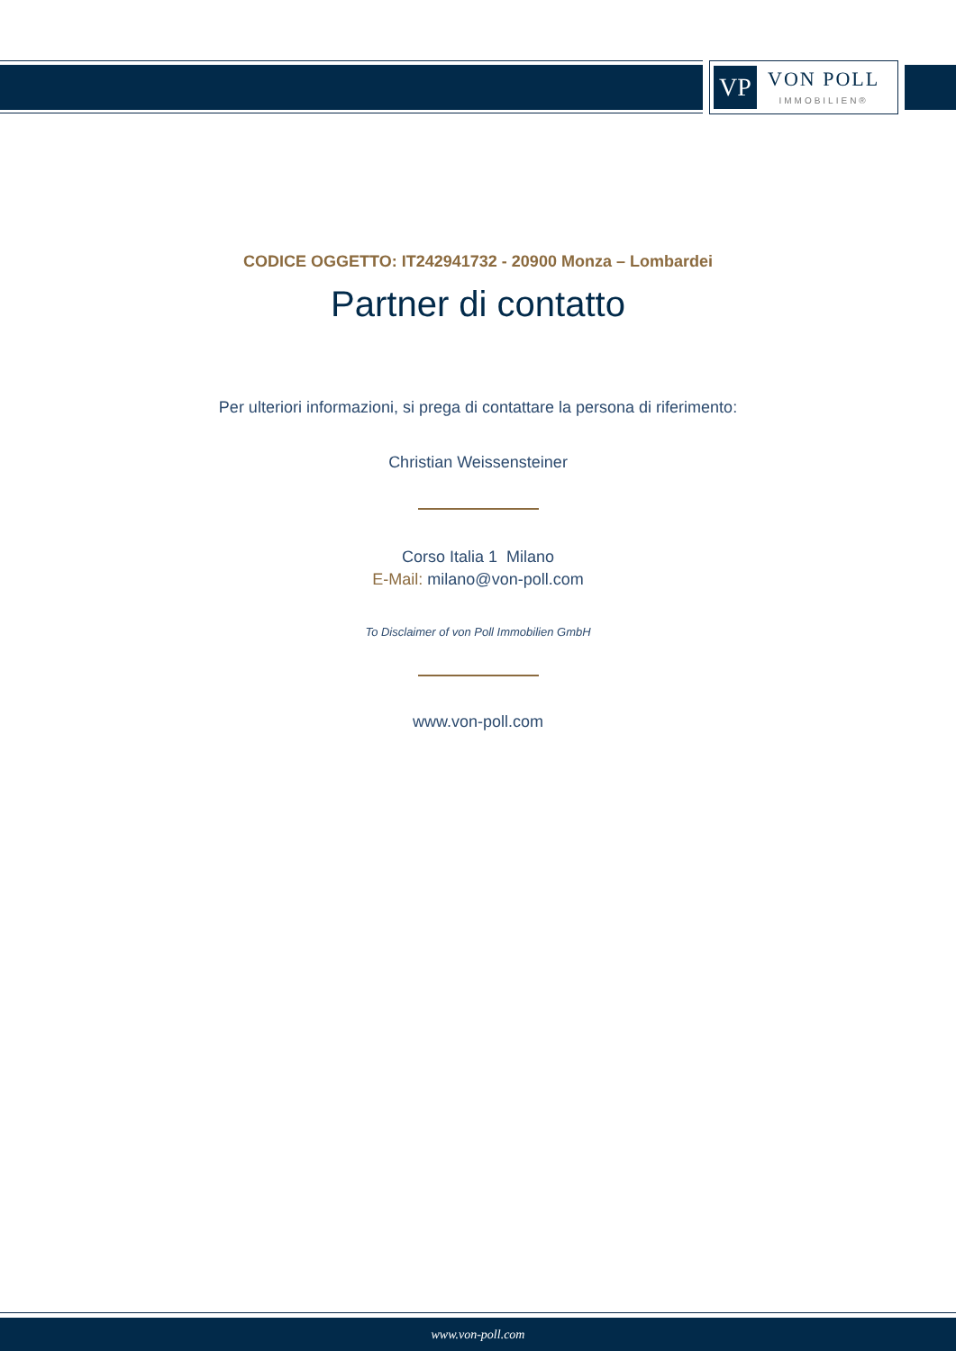VP
VON POLL
IMMOBILIEN®
CODICE OGGETTO: IT242941732 - 20900 Monza – Lombardei
Partner di contatto
Per ulteriori informazioni, si prega di contattare la persona di riferimento:
Christian Weissensteiner
Corso Italia 1 Milano
E-Mail: milano@von-poll.com
To Disclaimer of von Poll Immobilien GmbH
www.von-poll.com
www.von-poll.com